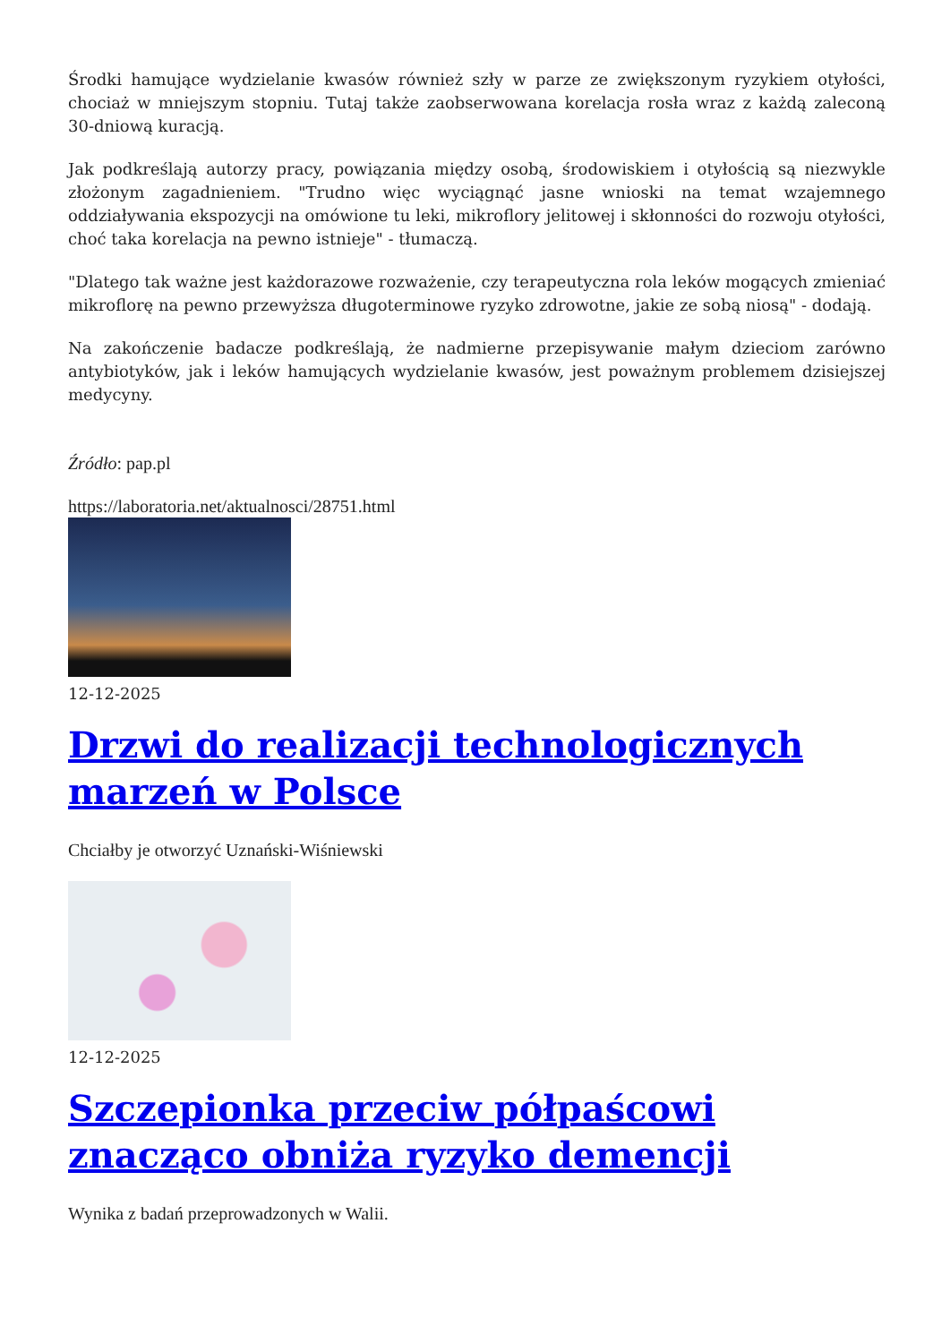Środki hamujące wydzielanie kwasów również szły w parze ze zwiększonym ryzykiem otyłości, chociaż w mniejszym stopniu. Tutaj także zaobserwowana korelacja rosła wraz z każdą zaleconą 30-dniową kuracją.
Jak podkreślają autorzy pracy, powiązania między osobą, środowiskiem i otyłością są niezwykle złożonym zagadnieniem. "Trudno więc wyciągnąć jasne wnioski na temat wzajemnego oddziaływania ekspozycji na omówione tu leki, mikroflory jelitowej i skłonności do rozwoju otyłości, choć taka korelacja na pewno istnieje" - tłumaczą.
"Dlatego tak ważne jest każdorazowe rozważenie, czy terapeutyczna rola leków mogących zmieniać mikroflorę na pewno przewyższa długoterminowe ryzyko zdrowotne, jakie ze sobą niosą" - dodają.
Na zakończenie badacze podkreślają, że nadmierne przepisywanie małym dzieciom zarówno antybiotyków, jak i leków hamujących wydzielanie kwasów, jest poważnym problemem dzisiejszej medycyny.
Źródło: pap.pl
https://laboratoria.net/aktualnosci/28751.html
12-12-2025
Drzwi do realizacji technologicznych marzeń w Polsce
Chciałby je otworzyć Uznański-Wiśniewski
12-12-2025
Szczepionka przeciw półpaścowi znacząco obniża ryzyko demencji
Wynika z badań przeprowadzonych w Walii.